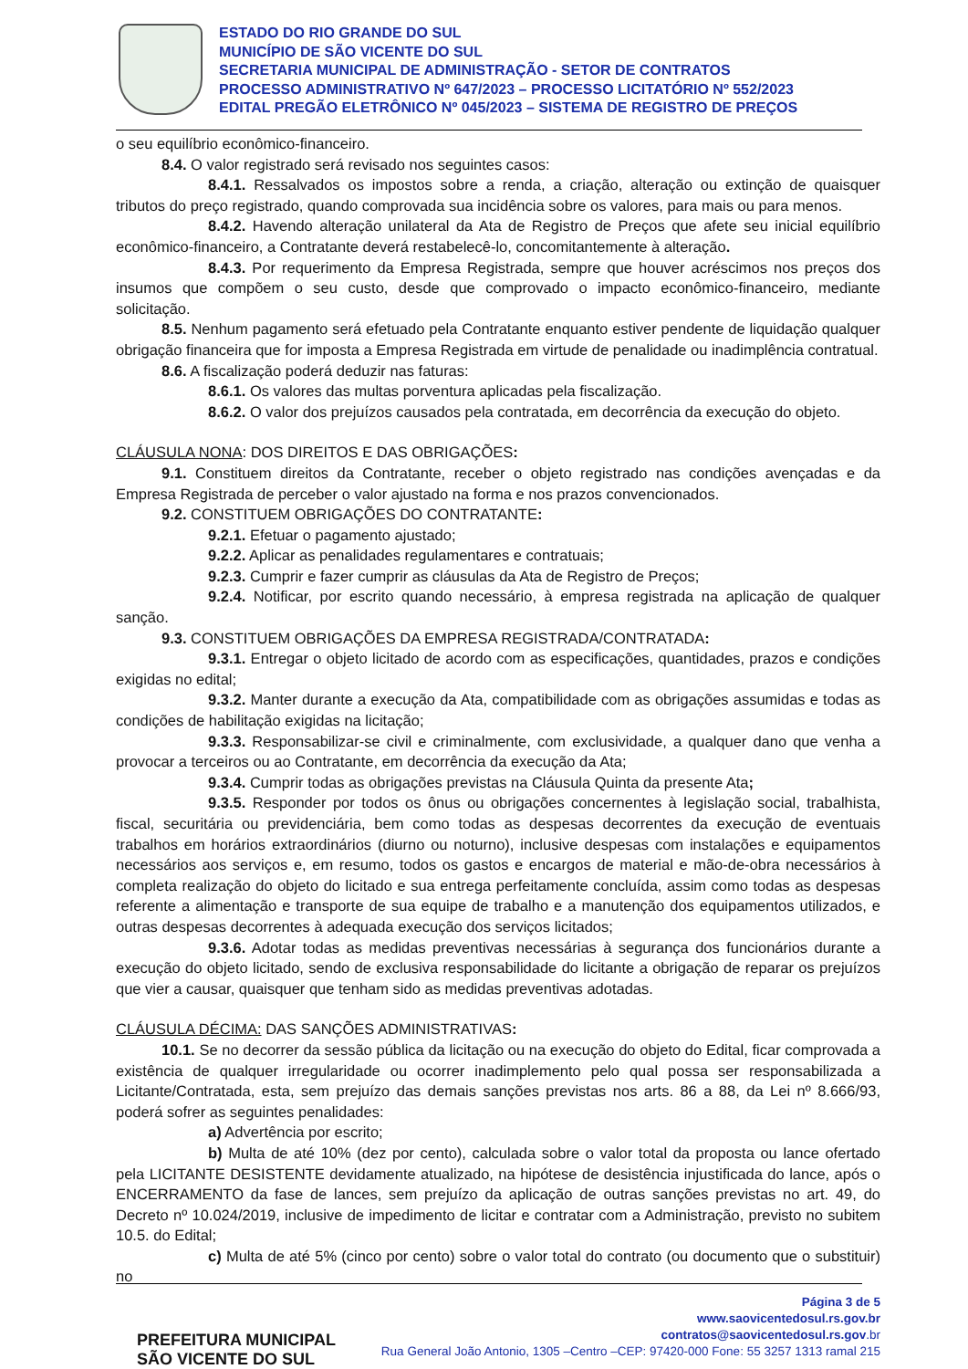ESTADO DO RIO GRANDE DO SUL
MUNICÍPIO DE SÃO VICENTE DO SUL
SECRETARIA MUNICIPAL DE ADMINISTRAÇÃO - SETOR DE CONTRATOS
PROCESSO ADMINISTRATIVO Nº 647/2023 – PROCESSO LICITATÓRIO Nº 552/2023
EDITAL PREGÃO ELETRÔNICO Nº 045/2023 – SISTEMA DE REGISTRO DE PREÇOS
o seu equilíbrio econômico-financeiro.
8.4. O valor registrado será revisado nos seguintes casos:
8.4.1. Ressalvados os impostos sobre a renda, a criação, alteração ou extinção de quaisquer tributos do preço registrado, quando comprovada sua incidência sobre os valores, para mais ou para menos.
8.4.2. Havendo alteração unilateral da Ata de Registro de Preços que afete seu inicial equilíbrio econômico-financeiro, a Contratante deverá restabelecê-lo, concomitantemente à alteração.
8.4.3. Por requerimento da Empresa Registrada, sempre que houver acréscimos nos preços dos insumos que compõem o seu custo, desde que comprovado o impacto econômico-financeiro, mediante solicitação.
8.5. Nenhum pagamento será efetuado pela Contratante enquanto estiver pendente de liquidação qualquer obrigação financeira que for imposta a Empresa Registrada em virtude de penalidade ou inadimplência contratual.
8.6. A fiscalização poderá deduzir nas faturas:
8.6.1. Os valores das multas porventura aplicadas pela fiscalização.
8.6.2. O valor dos prejuízos causados pela contratada, em decorrência da execução do objeto.
CLÁUSULA NONA: DOS DIREITOS E DAS OBRIGAÇÕES:
9.1. Constituem direitos da Contratante, receber o objeto registrado nas condições avençadas e da Empresa Registrada de perceber o valor ajustado na forma e nos prazos convencionados.
9.2. CONSTITUEM OBRIGAÇÕES DO CONTRATANTE:
9.2.1. Efetuar o pagamento ajustado;
9.2.2. Aplicar as penalidades regulamentares e contratuais;
9.2.3. Cumprir e fazer cumprir as cláusulas da Ata de Registro de Preços;
9.2.4. Notificar, por escrito quando necessário, à empresa registrada na aplicação de qualquer sanção.
9.3. CONSTITUEM OBRIGAÇÕES DA EMPRESA REGISTRADA/CONTRATADA:
9.3.1. Entregar o objeto licitado de acordo com as especificações, quantidades, prazos e condições exigidas no edital;
9.3.2. Manter durante a execução da Ata, compatibilidade com as obrigações assumidas e todas as condições de habilitação exigidas na licitação;
9.3.3. Responsabilizar-se civil e criminalmente, com exclusividade, a qualquer dano que venha a provocar a terceiros ou ao Contratante, em decorrência da execução da Ata;
9.3.4. Cumprir todas as obrigações previstas na Cláusula Quinta da presente Ata;
9.3.5. Responder por todos os ônus ou obrigações concernentes à legislação social, trabalhista, fiscal, securitária ou previdenciária, bem como todas as despesas decorrentes da execução de eventuais trabalhos em horários extraordinários (diurno ou noturno), inclusive despesas com instalações e equipamentos necessários aos serviços e, em resumo, todos os gastos e encargos de material e mão-de-obra necessários à completa realização do objeto do licitado e sua entrega perfeitamente concluída, assim como todas as despesas referente a alimentação e transporte de sua equipe de trabalho e a manutenção dos equipamentos utilizados, e outras despesas decorrentes à adequada execução dos serviços licitados;
9.3.6. Adotar todas as medidas preventivas necessárias à segurança dos funcionários durante a execução do objeto licitado, sendo de exclusiva responsabilidade do licitante a obrigação de reparar os prejuízos que vier a causar, quaisquer que tenham sido as medidas preventivas adotadas.
CLÁUSULA DÉCIMA: DAS SANÇÕES ADMINISTRATIVAS:
10.1. Se no decorrer da sessão pública da licitação ou na execução do objeto do Edital, ficar comprovada a existência de qualquer irregularidade ou ocorrer inadimplemento pelo qual possa ser responsabilizada a Licitante/Contratada, esta, sem prejuízo das demais sanções previstas nos arts. 86 a 88, da Lei nº 8.666/93, poderá sofrer as seguintes penalidades:
a) Advertência por escrito;
b) Multa de até 10% (dez por cento), calculada sobre o valor total da proposta ou lance ofertado pela LICITANTE DESISTENTE devidamente atualizado, na hipótese de desistência injustificada do lance, após o ENCERRAMENTO da fase de lances, sem prejuízo da aplicação de outras sanções previstas no art. 49, do Decreto nº 10.024/2019, inclusive de impedimento de licitar e contratar com a Administração, previsto no subitem 10.5. do Edital;
c) Multa de até 5% (cinco por cento) sobre o valor total do contrato (ou documento que o substituir) no
PREFEITURA MUNICIPAL
SÃO VICENTE DO SUL
Página 3 de 5
www.saovicentedosul.rs.gov.br
contratos@saovicentedosul.rs.gov.br
Rua General João Antonio, 1305 –Centro –CEP: 97420-000 Fone: 55 3257 1313 ramal 215